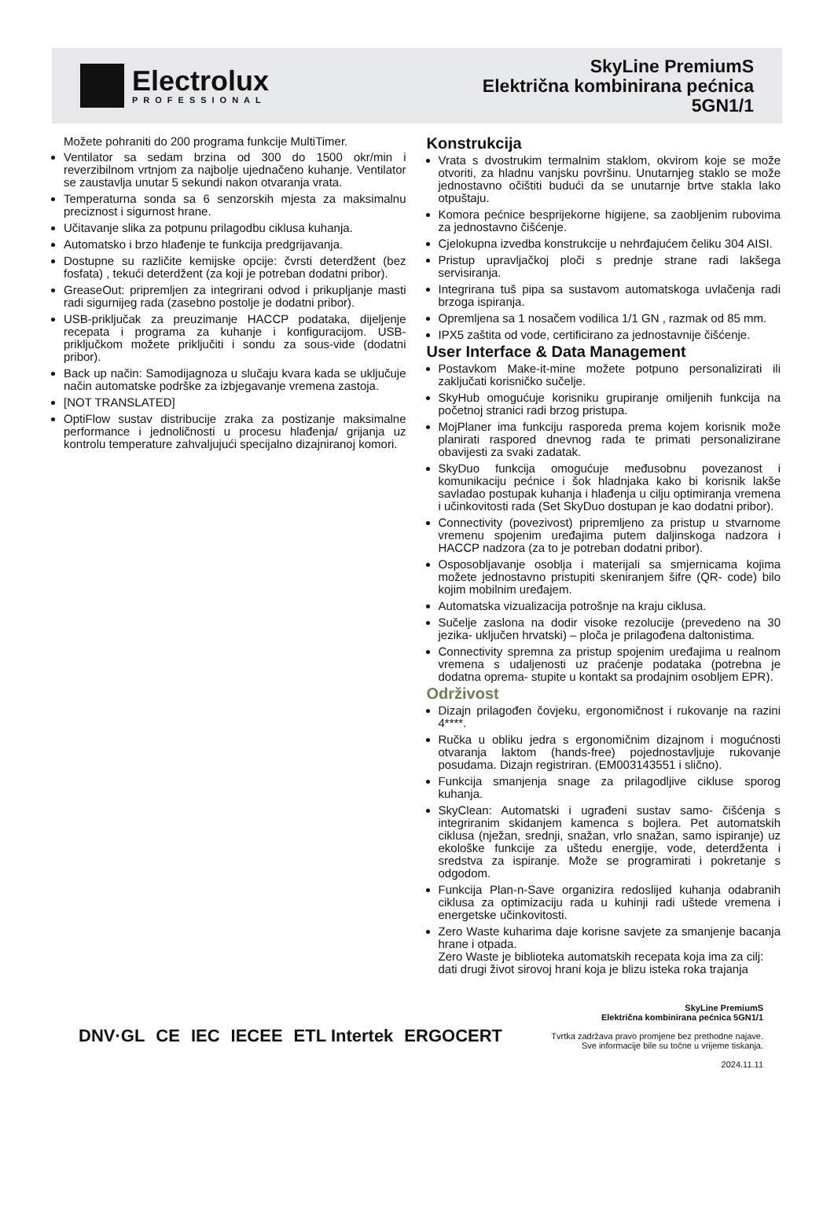Electrolux
PROFESSIONAL
SkyLine PremiumS
Električna kombinirana pećnica
5GN1/1
Možete pohraniti do 200 programa funkcije MultiTimer.
Ventilator sa sedam brzina od 300 do 1500 okr/min i reverzibilnom vrtnjom za najbolje ujednačeno kuhanje. Ventilator se zaustavlja unutar 5 sekundi nakon otvaranja vrata.
Temperaturna sonda sa 6 senzorskih mjesta za maksimalnu preciznost i sigurnost hrane.
Učitavanje slika za potpunu prilagodbu ciklusa kuhanja.
Automatsko i brzo hlađenje te funkcija predgrijavanja.
Dostupne su različite kemijske opcije: čvrsti deterdžent (bez fosfata) , tekući deterdžent (za koji je potreban dodatni pribor).
GreaseOut: pripremljen za integrirani odvod i prikupljanje masti radi sigurnijeg rada (zasebno postolje je dodatni pribor).
USB-priključak za preuzimanje HACCP podataka, dijeljenje recepata i programa za kuhanje i konfiguracijom. USB-priključkom možete priključiti i sondu za sous-vide (dodatni pribor).
Back up način: Samodijagnoza u slučaju kvara kada se uključuje način automatske podrške za izbjegavanje vremena zastoja.
[NOT TRANSLATED]
OptiFlow sustav distribucije zraka za postizanje maksimalne performance i jednoličnosti u procesu hlađenja/ grijanja uz kontrolu temperature zahvaljujući specijalno dizajniranoj komori.
Konstrukcija
Vrata s dvostrukim termalnim staklom, okvirom koje se može otvoriti, za hladnu vanjsku površinu. Unutarnjeg staklo se može jednostavno očištiti budući da se unutarnje brtve stakla lako otpuštaju.
Komora pećnice besprijekorne higijene, sa zaobljenim rubovima za jednostavno čišćenje.
Cjelokupna izvedba konstrukcije u nehrđajućem čeliku 304 AISI.
Pristup upravljačkoj ploči s prednje strane radi lakšega servisiranja.
Integrirana tuš pipa sa sustavom automatskoga uvlačenja radi brzoga ispiranja.
Opremljena sa 1 nosačem vodilica 1/1 GN , razmak od 85 mm.
IPX5 zaštita od vode, certificirano za jednostavnije čišćenje.
User Interface & Data Management
Postavkom Make-it-mine možete potpuno personalizirati ili zaključati korisničko sučelje.
SkyHub omogućuje korisniku grupiranje omiljenih funkcija na početnoj stranici radi brzog pristupa.
MojPlaner ima funkciju rasporeda prema kojem korisnik može planirati raspored dnevnog rada te primati personalizirane obavijesti za svaki zadatak.
SkyDuo funkcija omogućuje međusobnu povezanost i komunikaciju pećnice i šok hladnjaka kako bi korisnik lakše savladao postupak kuhanja i hlađenja u cilju optimiranja vremena i učinkovitosti rada (Set SkyDuo dostupan je kao dodatni pribor).
Connectivity (povezivost) pripremljeno za pristup u stvarnome vremenu spojenim uređajima putem daljinskoga nadzora i HACCP nadzora (za to je potreban dodatni pribor).
Osposobljavanje osoblja i materijali sa smjernicama kojima možete jednostavno pristupiti skeniranjem šifre (QR- code) bilo kojim mobilnim uređajem.
Automatska vizualizacija potrošnje na kraju ciklusa.
Sučelje zaslona na dodir visoke rezolucije (prevedeno na 30 jezika- uključen hrvatski) – ploča je prilagođena daltonistima.
Connectivity spremna za pristup spojenim uređajima u realnom vremena s udaljenosti uz praćenje podataka (potrebna je dodatna oprema- stupite u kontakt sa prodajnim osobljem EPR).
Održivost
Dizajn prilagođen čovjeku, ergonomičnost i rukovanje na razini 4****.
Ručka u obliku jedra s ergonomičnim dizajnom i mogućnosti otvaranja laktom (hands-free) pojednostavljuje rukovanje posudama. Dizajn registriran. (EM003143551 i slično).
Funkcija smanjenja snage za prilagodljive cikluse sporog kuhanja.
SkyClean: Automatski i ugrađeni sustav samo- čišćenja s integriranim skidanjem kamenca s bojlera. Pet automatskih ciklusa (nježan, srednji, snažan, vrlo snažan, samo ispiranje) uz ekološke funkcije za uštedu energije, vode, deterdženta i sredstva za ispiranje. Može se programirati i pokretanje s odgodom.
Funkcija Plan-n-Save organizira redoslijed kuhanja odabranih ciklusa za optimizaciju rada u kuhinji radi uštede vremena i energetske učinkovitosti.
Zero Waste kuharima daje korisne savjete za smanjenje bacanja hrane i otpada.
Zero Waste je biblioteka automatskih recepata koja ima za cilj:
dati drugi život sirovoj hrani koja je blizu isteka roka trajanja
DNV·GL CE IEC IECEE ETL Intertek ERGOCERT
SkyLine PremiumS
Električna kombinirana pećnica 5GN1/1
Tvrtka zadržava pravo promjene bez prethodne najave.
Sve informacije bile su točne u vrijeme tiskanja.
2024.11.11